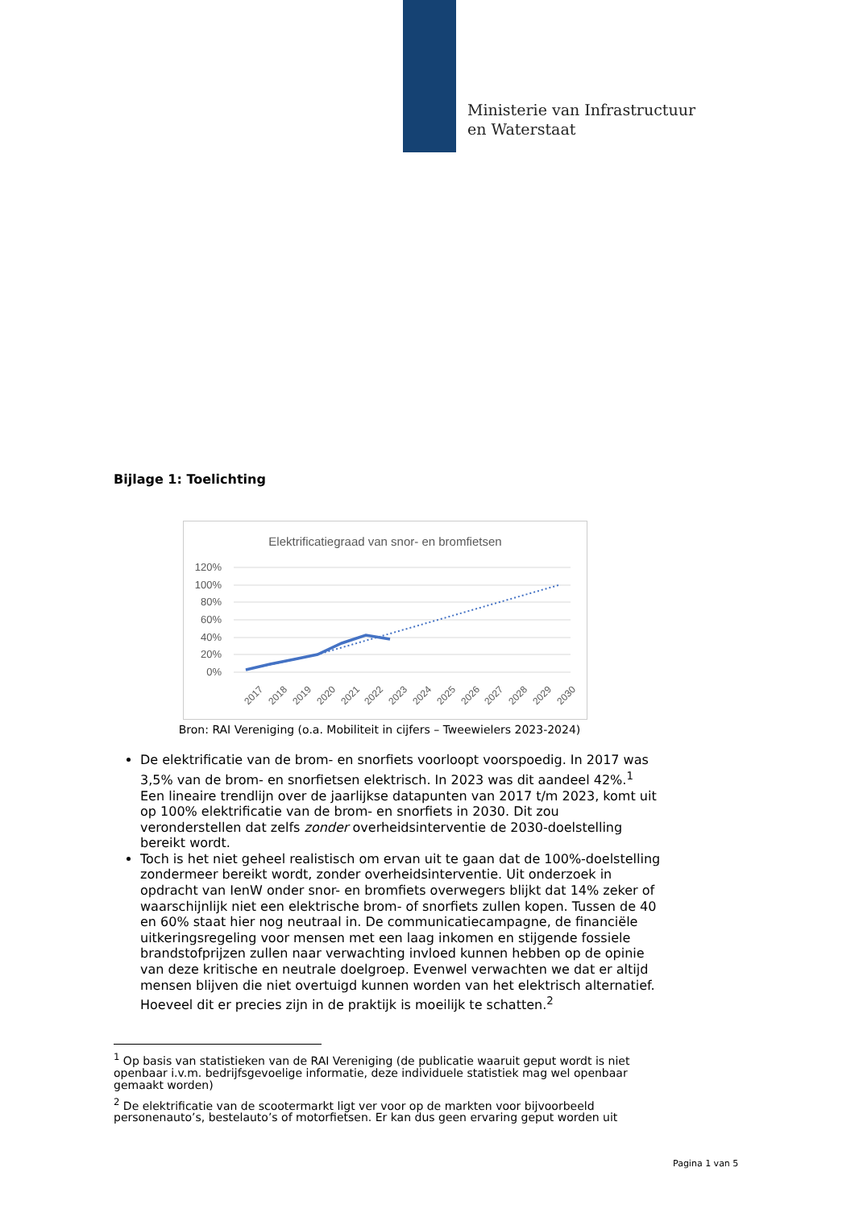Ministerie van Infrastructuur
en Waterstaat
Bijlage 1: Toelichting
Elektrificatiegraad van snor- en bromfietsen
120%
100%
80%
60%
40%
20%
0%
2017
2018
2019
2020
2021
2022
2023
2024
2025
2026
2027
2028
2029
2030
Bron: RAI Vereniging (o.a. Mobiliteit in cijfers – Tweewielers 2023-2024)
De elektrificatie van de brom- en snorfiets voorloopt voorspoedig. In 2017 was 3,5% van de brom- en snorfietsen elektrisch. In 2023 was dit aandeel 42%.<sup>1</sup> Een lineaire trendlijn over de jaarlijkse datapunten van 2017 t/m 2023, komt uit op 100% elektrificatie van de brom- en snorfiets in 2030. Dit zou veronderstellen dat zelfs zonder overheidsinterventie de 2030-doelstelling bereikt wordt.
Toch is het niet geheel realistisch om ervan uit te gaan dat de 100%-doelstelling zondermeer bereikt wordt, zonder overheidsinterventie. Uit onderzoek in opdracht van IenW onder snor- en bromfiets overwegers blijkt dat 14% zeker of waarschijnlijk niet een elektrische brom- of snorfiets zullen kopen. Tussen de 40 en 60% staat hier nog neutraal in. De communicatiecampagne, de financiële uitkeringsregeling voor mensen met een laag inkomen en stijgende fossiele brandstofprijzen zullen naar verwachting invloed kunnen hebben op de opinie van deze kritische en neutrale doelgroep. Evenwel verwachten we dat er altijd mensen blijven die niet overtuigd kunnen worden van het elektrisch alternatief. Hoeveel dit er precies zijn in de praktijk is moeilijk te schatten.<sup>2</sup>
<sup>1</sup> Op basis van statistieken van de RAI Vereniging (de publicatie waaruit geput wordt is niet openbaar i.v.m. bedrijfsgevoelige informatie, deze individuele statistiek mag wel openbaar gemaakt worden)
<sup>2</sup> De elektrificatie van de scootermarkt ligt ver voor op de markten voor bijvoorbeeld personenauto’s, bestelauto’s of motorfietsen. Er kan dus geen ervaring geput worden uit
Pagina 1 van 5